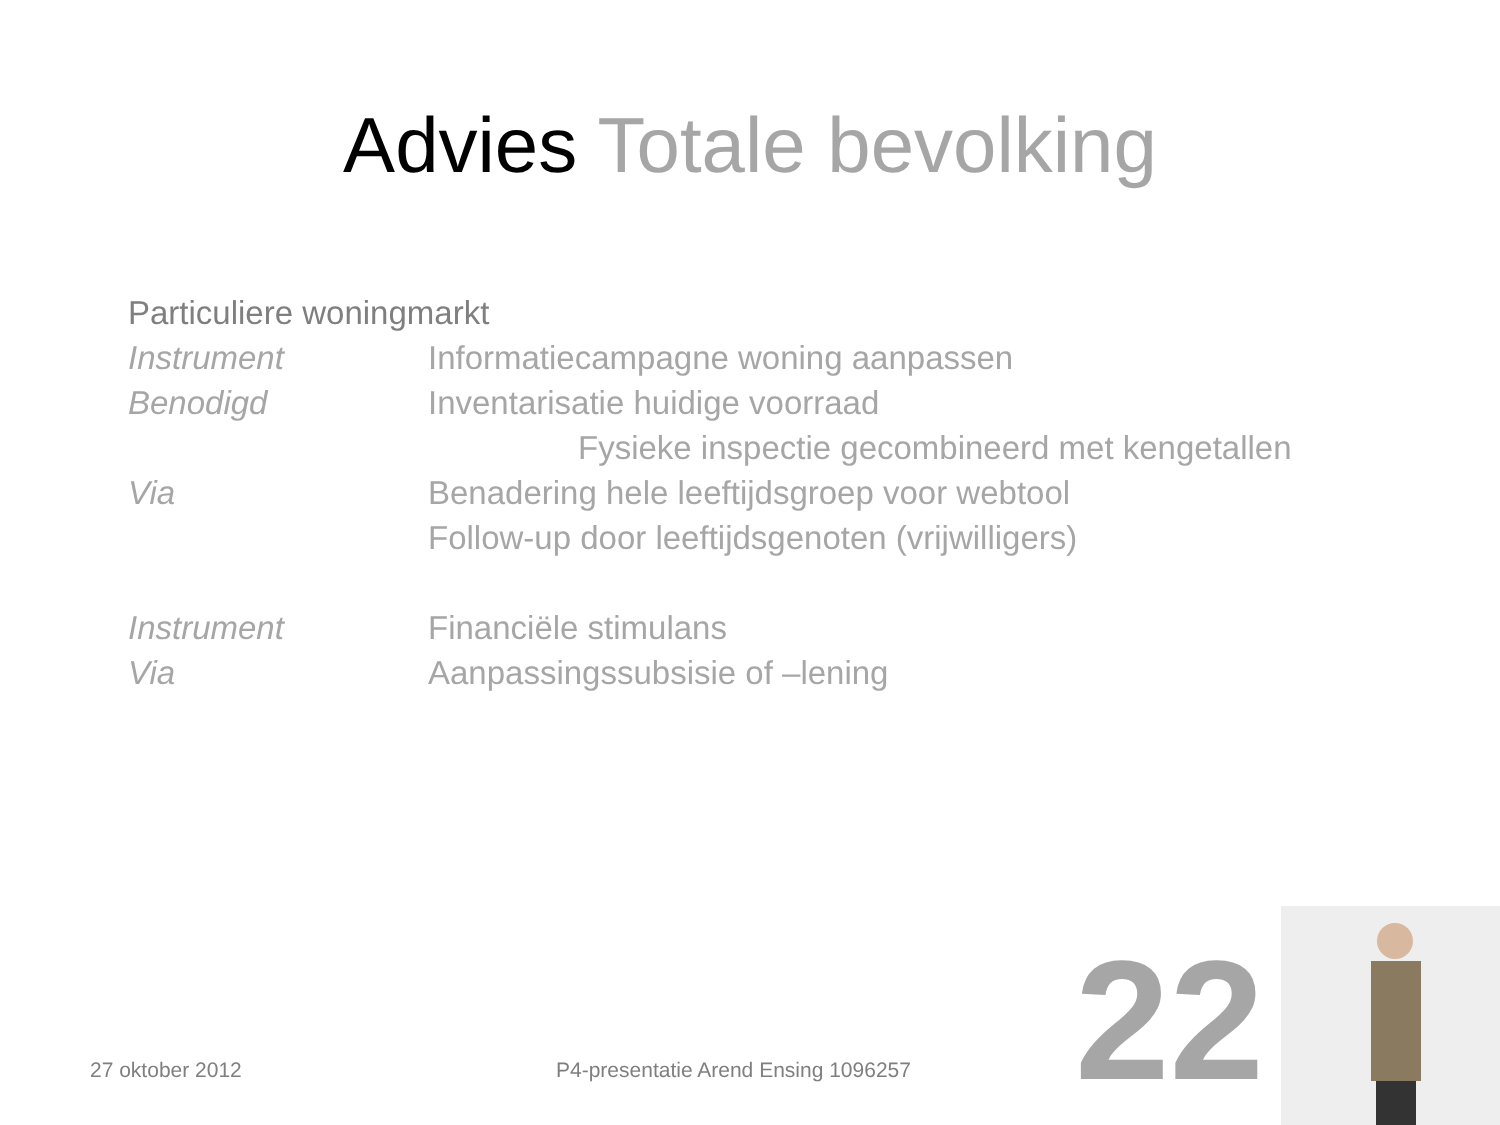Advies Totale bevolking
Particuliere woningmarkt
Instrument Informatiecampagne woning aanpassen
Benodigd Inventarisatie huidige voorraad
Fysieke inspectie gecombineerd met kengetallen
Via Benadering hele leeftijdsgroep voor webtool
Follow-up door leeftijdsgenoten (vrijwilligers)
Instrument Financiële stimulans
Via Aanpassingssubsisie of –lening
27 oktober 2012
P4-presentatie Arend Ensing 1096257
22